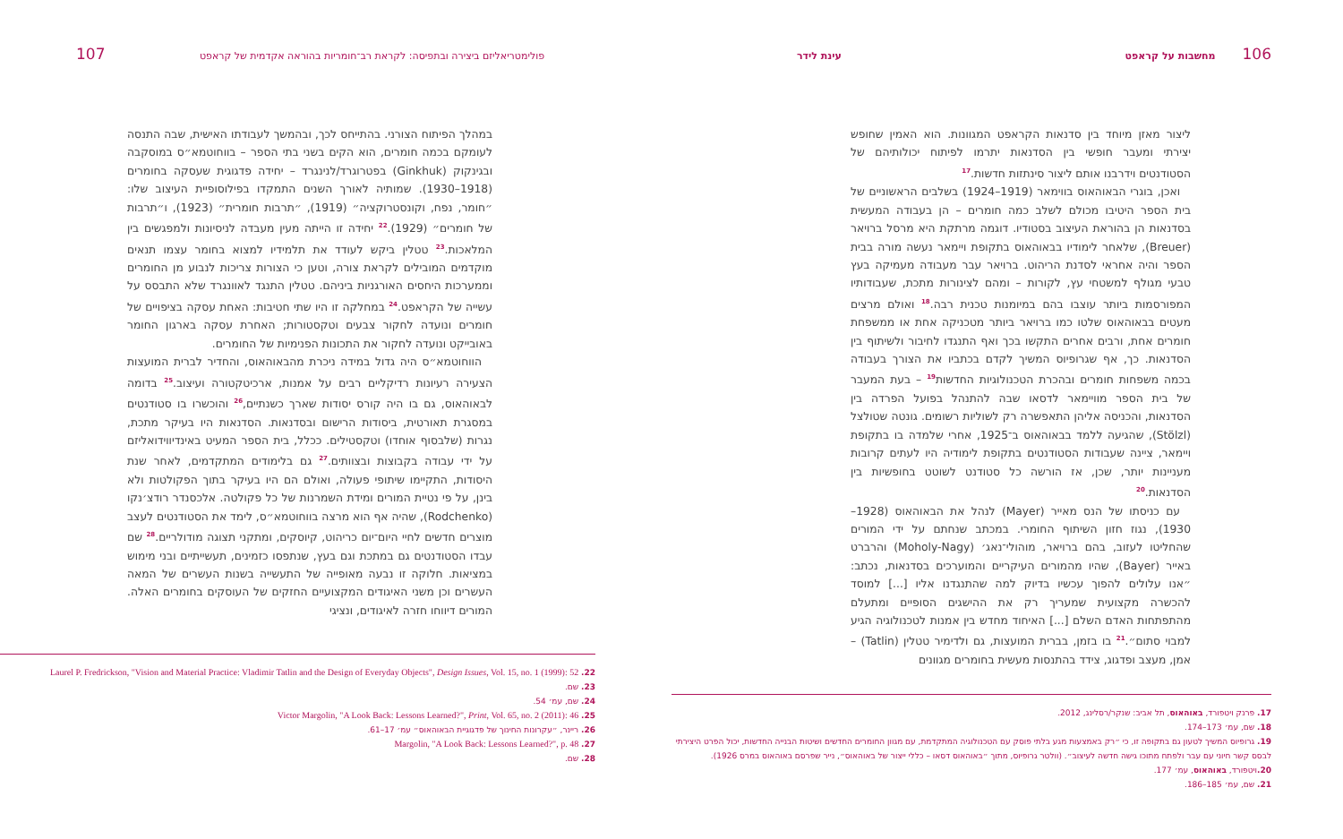106 מחשבות על קראפט עינת לידר
ליצור מאזן מיוחד בין סדנאות הקראפט המגוונות. הוא האמין שחופש יצירתי ומעבר חופשי בין הסדנאות יתרמו לפיתוח יכולותיהם של הסטודנטים וידרבנו אותם ליצור סינתזות חדשות.<sup>17</sup>
ואכן, בוגרי הבאוהאוס בווימאר (1919–1924) בשלבים הראשוניים של בית הספר היטיבו מכולם לשלב כמה חומרים – הן בעבודה המעשית בסדנאות הן בהוראת העיצוב בסטודיו. דוגמה מרתקת היא מרסל ברויאר (Breuer), שלאחר לימודיו בבאוהאוס בתקופת ויימאר נעשה מורה בבית הספר והיה אחראי לסדנת הריהוט. ברויאר עבר מעבודה מעמיקה בעץ טבעי מגולף למשטחי עץ, לקורות – ומהם לצינורות מתכת, שעבודותיו המפורסמות ביותר עוצבו בהם במיומנות טכנית רבה.<sup>18</sup> ואולם מרצים מעטים בבאוהאוס שלטו כמו ברויאר ביותר מטכניקה אחת או ממשפחת חומרים אחת, ורבים אחרים התקשו בכך ואף התנגדו לחיבור ולשיתוף בין הסדנאות. כך, אף שגרופיוס המשיך לקדם בכתביו את הצורך בעבודה בכמה משפחות חומרים ובהכרת הטכנולוגיות החדשות<sup>19</sup> – בעת המעבר של בית הספר מוויימאר לדסאו שבה להתנהל בפועל הפרדה בין הסדנאות, והכניסה אליהן התאפשרה רק לשוליות רשומים. גונטה שטולצל (Stölzl), שהגיעה ללמד בבאוהאוס ב־1925, אחרי שלמדה בו בתקופת ויימאר, ציינה שעבודות הסטודנטים בתקופת לימודיה היו לעתים קרובות מעניינות יותר, שכן, אז הורשה כל סטודנט לשוטט בחופשיות בין הסדנאות.<sup>20</sup>
עם כניסתו של הנס מאייר (Mayer) לנהל את הבאוהאוס (1928–1930), נגוז חזון השיתוף החומרי. במכתב שנחתם על ידי המורים שהחליטו לעזוב, בהם ברויאר, מוהולי־נאג׳ (Moholy-Nagy) והרברט באייר (Bayer), שהיו מהמורים העיקריים והמוערכים בסדנאות, נכתב: ״אנו עלולים להפוך עכשיו בדיוק למה שהתנגדנו אליו [...] למוסד להכשרה מקצועית שמעריך רק את ההישגים הסופיים ומתעלם מהתפתחות האדם השלם [...] האיחוד מחדש בין אמנות לטכנולוגיה הגיע למבוי סתום״.<sup>21</sup> בו בזמן, בברית המועצות, גם ולדימיר טטלין (Tatlin) – אמן, מעצב ופדגוג, צידד בהתנסות מעשית בחומרים מגוונים
17. פרנק ויטפורד, באוהאוס, תל אביב: שנקר/רסלינג, 2012.
18. שם, עמ׳ 173–174.
19. גרופיוס המשיך לטעון גם בתקופה זו, כי ״רק באמצעות מגע בלתי פוסק עם הטכנולוגיה המתקדמת, עם מגוון החומרים החדשים ושיטות הבנייה החדשות, יכול הפרט היצירתי לבסס קשר חיוני עם עבר ולפתח מתוכו גישה חדשה לעיצוב״. (וולטר גרופיוס, מתוך ״באוהאוס דסאו – כללי ייצור של באוהאוס״, נייר שפרסם באוהאוס במרס 1926).
20. ויטפורד, באוהאוס, עמ׳ 177.
21. שם, עמ׳ 185–186.
פולימטריאליזם ביצירה ובתפיסה: לקראת רב־חומריות בהוראה אקדמית של קראפט 107
במהלך הפיתוח הצורני. בהתייחס לכך, ובהמשך לעבודתו האישית, שבה התנסה לעומקם בכמה חומרים, הוא הקים בשני בתי הספר – בווחוטמא״ס במוסקבה ובגינקוק (Ginkhuk) בפטרוגרד/לנינגרד – יחידה פדגוגית שעסקה בחומרים (1918–1930). שמותיה לאורך השנים התמקדו בפילוסופיית העיצוב שלו: ״חומר, נפח, וקונסטרוקציה״ (1919), ״תרבות חומרית״ (1923), ו״תרבות של חומרים״ (1929).<sup>22</sup> יחידה זו הייתה מעין מעבדה לניסיונות ולמפגשים בין המלאכות.<sup>23</sup> טטלין ביקש לעודד את תלמידיו למצוא בחומר עצמו תנאים מוקדמים המובילים לקראת צורה, וטען כי הצורות צריכות לנבוע מן החומרים וממערכות היחסים האורגניות ביניהם. טטלין התנגד לאוונגרד שלא התבסס על עשייה של הקראפט.<sup>24</sup> במחלקה זו היו שתי חטיבות: האחת עסקה בציפויים של חומרים ונועדה לחקור צבעים וטקסטורות; האחרת עסקה בארגון החומר באובייקט ונועדה לחקור את התכונות הפנימיות של החומרים.
הווחוטמא״ס היה גדול במידה ניכרת מהבאוהאוס, והחדיר לברית המועצות הצעירה רעיונות רדיקליים רבים על אמנות, ארכיטקטורה ועיצוב.<sup>25</sup> בדומה לבאוהאוס, גם בו היה קורס יסודות שארך כשנתיים,<sup>26</sup> והוכשרו בו סטודנטים במסגרת תאורטית, ביסודות הרישום ובסדנאות. הסדנאות היו בעיקר מתכת, נגרות (שלבסוף אוחדו) וטקסטילים. ככלל, בית הספר המעיט באינדיווידואליזם על ידי עבודה בקבוצות ובצוותים.<sup>27</sup> גם בלימודים המתקדמים, לאחר שנת היסודות, התקיימו שיתופי פעולה, ואולם הם היו בעיקר בתוך הפקולטות ולא בינן, על פי נטיית המורים ומידת השמרנות של כל פקולטה. אלכסנדר רודצ׳נקו (Rodchenko), שהיה אף הוא מרצה בווחוטמא״ס, לימד את הסטודנטים לעצב מוצרים חדשים לחיי היום־יום כריהוט, קיוסקים, ומתקני תצוגה מודולריים.<sup>28</sup> שם עבדו הסטודנטים גם במתכת וגם בעץ, שנתפסו כזמינים, תעשייתיים ובני מימוש במציאות. חלוקה זו נבעה מאופייה של התעשייה בשנות העשרים של המאה העשרים וכן משני האיגודים המקצועיים החזקים של העוסקים בחומרים האלה. המורים דיווחו חזרה לאיגודים, ונציגי
22. Laurel P. Fredrickson, "Vision and Material Practice: Vladimir Tatlin and the Design of Everyday Objects", Design Issues, Vol. 15, no. 1 (1999): 52
23. שם.
24. שם, עמ׳ 54.
25. Victor Margolin, "A Look Back: Lessons Learned?", Print, Vol. 65, no. 2 (2011): 46
26. ריינר, ״עקרונות החינוך של פדגוגיית הבאוהאוס״ עמ׳ 17–61.
27. Margolin, "A Look Back: Lessons Learned?", p. 48
28. שם.